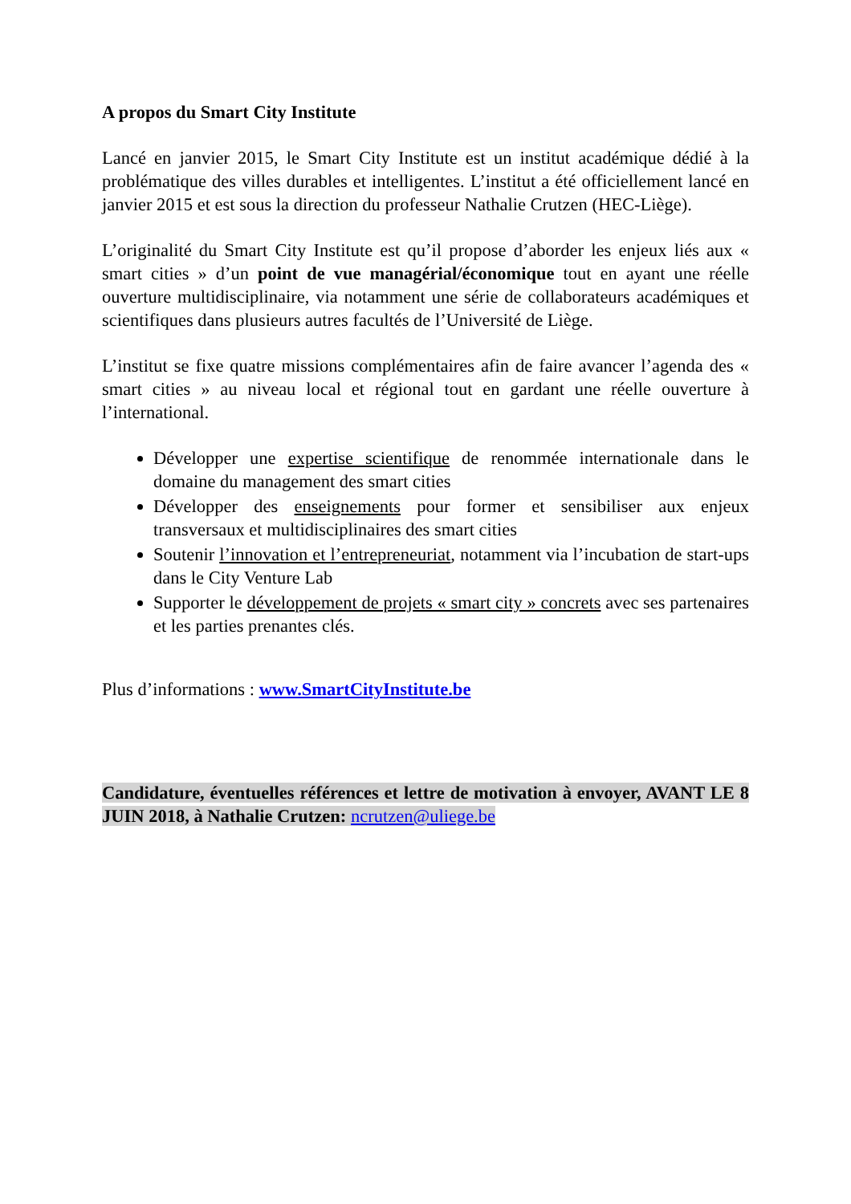A propos du Smart City Institute
Lancé en janvier 2015, le Smart City Institute est un institut académique dédié à la problématique des villes durables et intelligentes. L’institut a été officiellement lancé en janvier 2015 et est sous la direction du professeur Nathalie Crutzen (HEC-Liège).
L’originalité du Smart City Institute est qu’il propose d’aborder les enjeux liés aux « smart cities » d’un point de vue managérial/économique tout en ayant une réelle ouverture multidisciplinaire, via notamment une série de collaborateurs académiques et scientifiques dans plusieurs autres facultés de l’Université de Liège.
L’institut se fixe quatre missions complémentaires afin de faire avancer l’agenda des « smart cities » au niveau local et régional tout en gardant une réelle ouverture à l’international.
Développer une expertise scientifique de renommée internationale dans le domaine du management des smart cities
Développer des enseignements pour former et sensibiliser aux enjeux transversaux et multidisciplinaires des smart cities
Soutenir l’innovation et l’entrepreneuriat, notamment via l’incubation de start-ups dans le City Venture Lab
Supporter le développement de projets « smart city » concrets avec ses partenaires et les parties prenantes clés.
Plus d’informations : www.SmartCityInstitute.be
Candidature, éventuelles références et lettre de motivation à envoyer, AVANT LE 8 JUIN 2018, à Nathalie Crutzen: ncrutzen@uliege.be